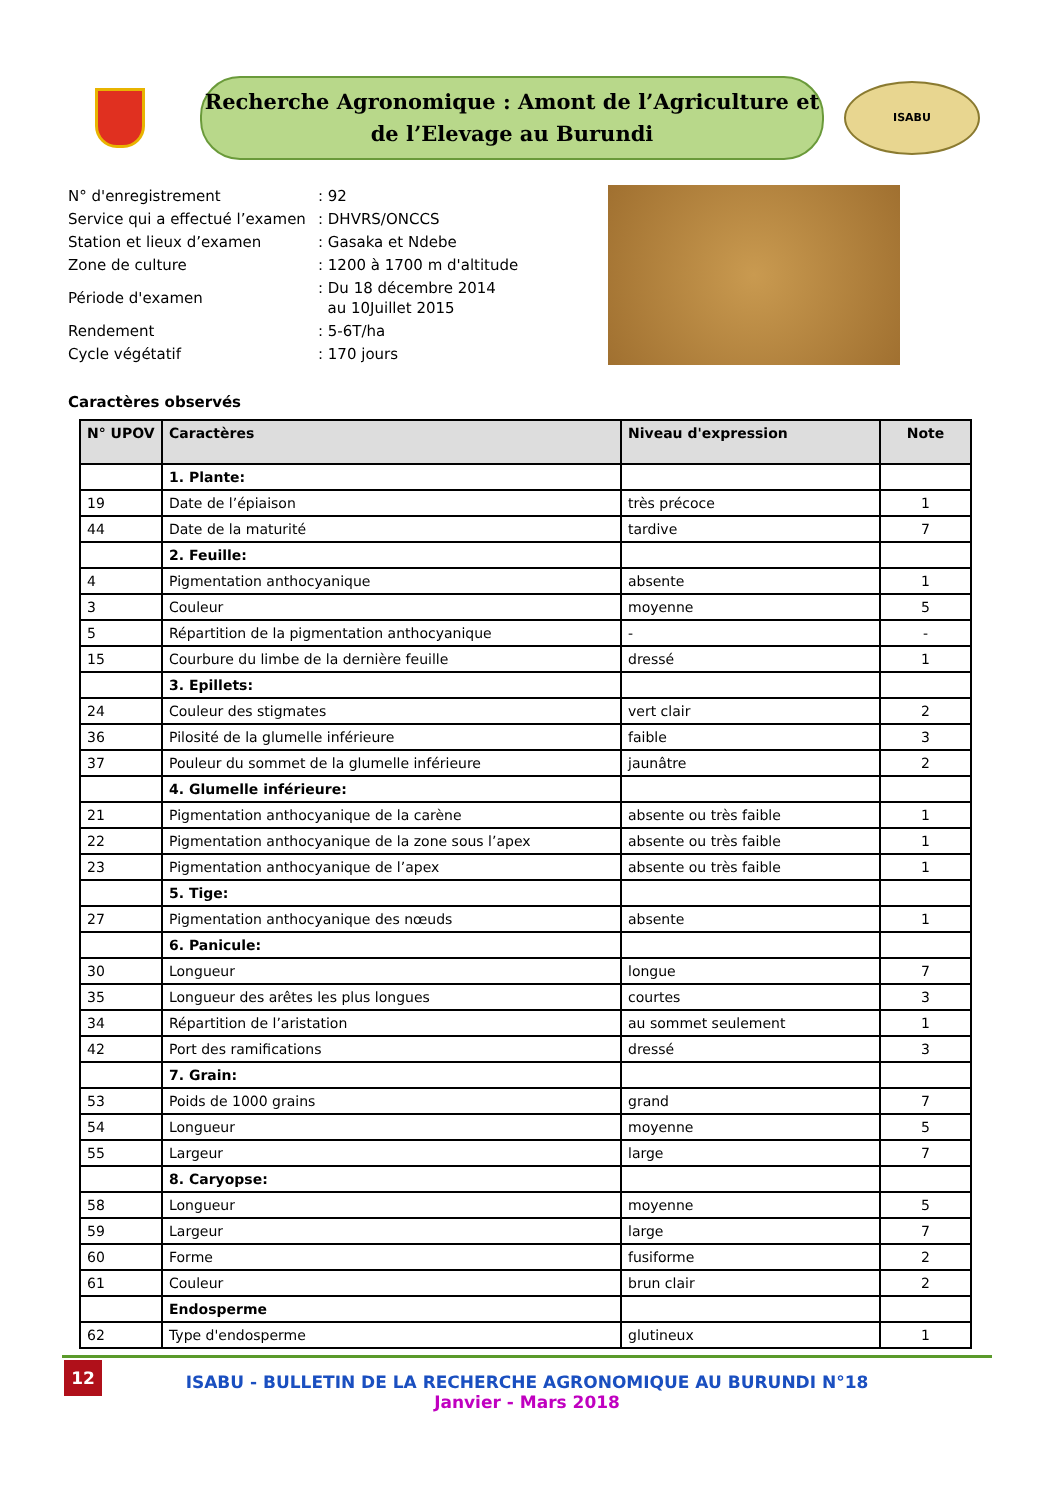Recherche Agronomique : Amont de l’Agriculture et
de l’Elevage au Burundi
ISABU
| N° d'enregistrement | : 92 |
| Service qui a effectué l’examen | : DHVRS/ONCCS |
| Station et lieux d’examen | : Gasaka et Ndebe |
| Zone de culture | : 1200 à 1700 m d'altitude |
| Période d'examen | : Du 18 décembre 2014 au 10Juillet 2015 |
| Rendement | : 5-6T/ha |
| Cycle végétatif | : 170 jours |
Caractères observés
| N° UPOV | Caractères | Niveau d'expression | Note |
| --- | --- | --- | --- |
| | 1. Plante: | | |
| 19 | Date de l’épiaison | très précoce | 1 |
| 44 | Date de la maturité | tardive | 7 |
| | 2. Feuille: | | |
| 4 | Pigmentation anthocyanique | absente | 1 |
| 3 | Couleur | moyenne | 5 |
| 5 | Répartition de la pigmentation anthocyanique | - | - |
| 15 | Courbure du limbe de la dernière feuille | dressé | 1 |
| | 3. Epillets: | | |
| 24 | Couleur des stigmates | vert clair | 2 |
| 36 | Pilosité de la glumelle inférieure | faible | 3 |
| 37 | Pouleur du sommet de la glumelle inférieure | jaunâtre | 2 |
| | 4. Glumelle inférieure: | | |
| 21 | Pigmentation anthocyanique de la carène | absente ou très faible | 1 |
| 22 | Pigmentation anthocyanique de la zone sous l’apex | absente ou très faible | 1 |
| 23 | Pigmentation anthocyanique de l’apex | absente ou très faible | 1 |
| | 5. Tige: | | |
| 27 | Pigmentation anthocyanique des nœuds | absente | 1 |
| | 6. Panicule: | | |
| 30 | Longueur | longue | 7 |
| 35 | Longueur des arêtes les plus longues | courtes | 3 |
| 34 | Répartition de l’aristation | au sommet seulement | 1 |
| 42 | Port des ramifications | dressé | 3 |
| | 7. Grain: | | |
| 53 | Poids de 1000 grains | grand | 7 |
| 54 | Longueur | moyenne | 5 |
| 55 | Largeur | large | 7 |
| | 8. Caryopse: | | |
| 58 | Longueur | moyenne | 5 |
| 59 | Largeur | large | 7 |
| 60 | Forme | fusiforme | 2 |
| 61 | Couleur | brun clair | 2 |
| | Endosperme | | |
| 62 | Type d'endosperme | glutineux | 1 |
12
ISABU - BULLETIN DE LA RECHERCHE AGRONOMIQUE AU BURUNDI N°18
Janvier - Mars 2018